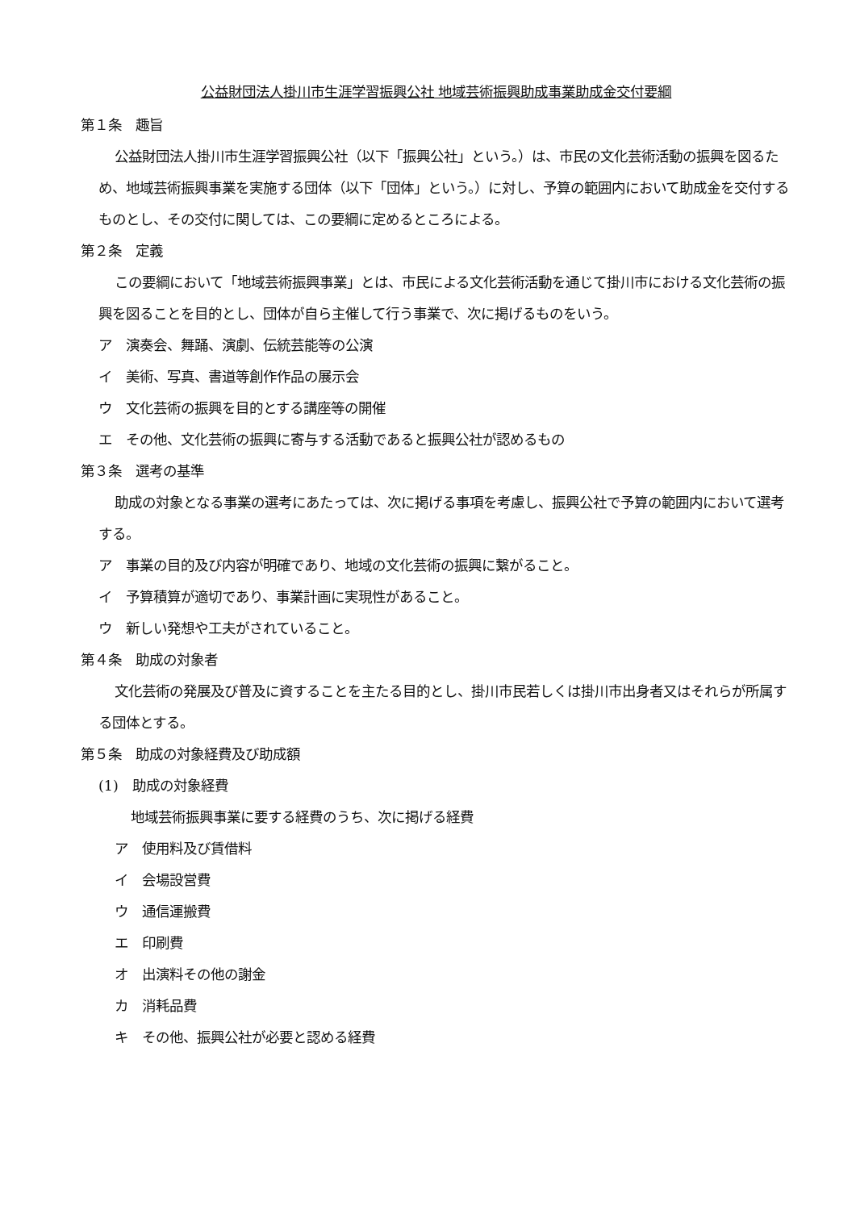公益財団法人掛川市生涯学習振興公社 地域芸術振興助成事業助成金交付要綱
第１条　趣旨
公益財団法人掛川市生涯学習振興公社（以下「振興公社」という。）は、市民の文化芸術活動の振興を図るため、地域芸術振興事業を実施する団体（以下「団体」という。）に対し、予算の範囲内において助成金を交付するものとし、その交付に関しては、この要綱に定めるところによる。
第２条　定義
この要綱において「地域芸術振興事業」とは、市民による文化芸術活動を通じて掛川市における文化芸術の振興を図ることを目的とし、団体が自ら主催して行う事業で、次に掲げるものをいう。
ア　演奏会、舞踊、演劇、伝統芸能等の公演
イ　美術、写真、書道等創作作品の展示会
ウ　文化芸術の振興を目的とする講座等の開催
エ　その他、文化芸術の振興に寄与する活動であると振興公社が認めるもの
第３条　選考の基準
助成の対象となる事業の選考にあたっては、次に掲げる事項を考慮し、振興公社で予算の範囲内において選考する。
ア　事業の目的及び内容が明確であり、地域の文化芸術の振興に繋がること。
イ　予算積算が適切であり、事業計画に実現性があること。
ウ　新しい発想や工夫がされていること。
第４条　助成の対象者
文化芸術の発展及び普及に資することを主たる目的とし、掛川市民若しくは掛川市出身者又はそれらが所属する団体とする。
第５条　助成の対象経費及び助成額
(1)　助成の対象経費
地域芸術振興事業に要する経費のうち、次に掲げる経費
ア　使用料及び賃借料
イ　会場設営費
ウ　通信運搬費
エ　印刷費
オ　出演料その他の謝金
カ　消耗品費
キ　その他、振興公社が必要と認める経費